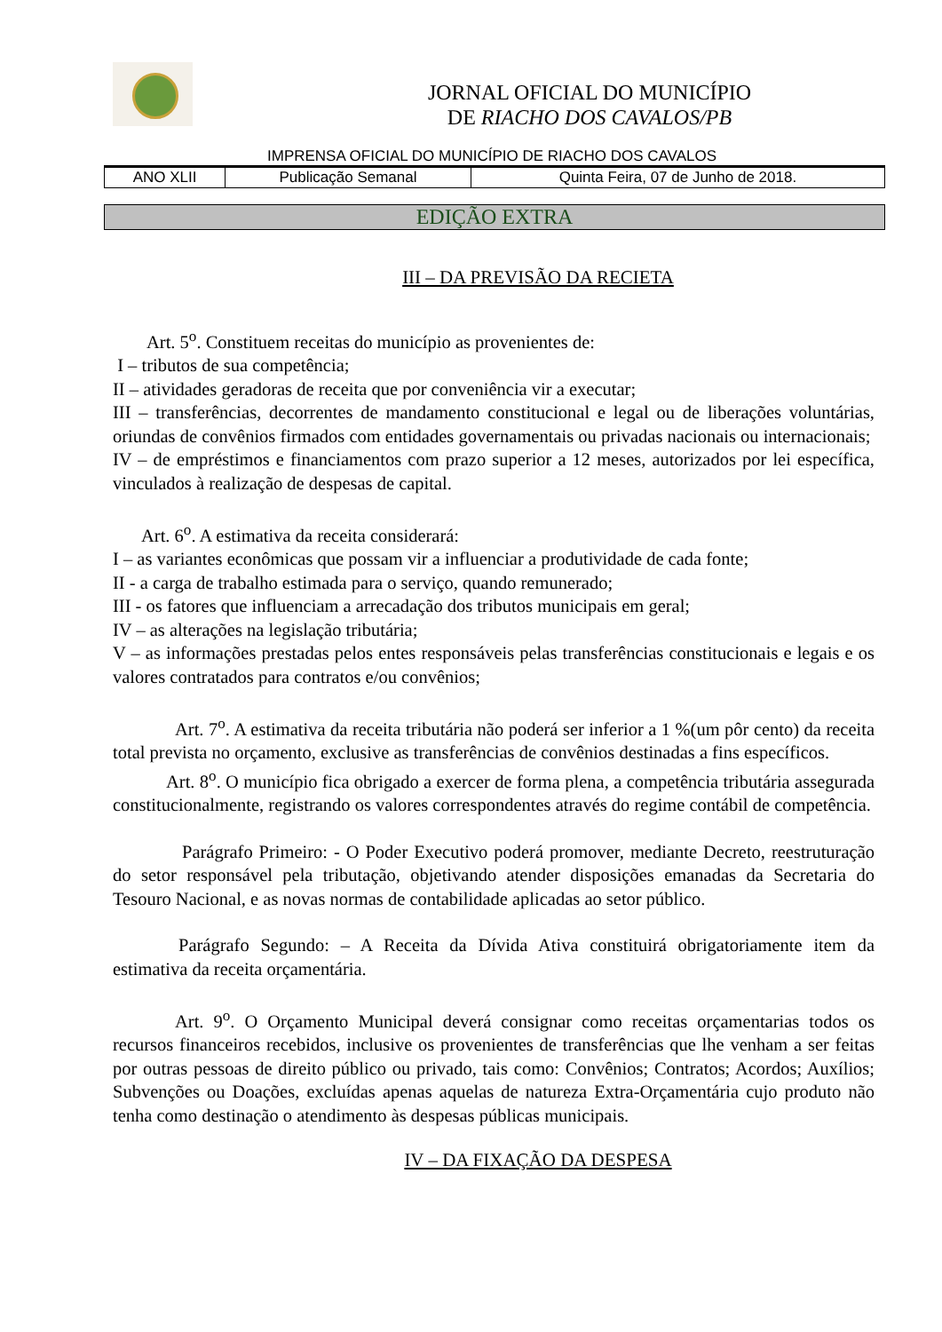JORNAL OFICIAL DO MUNICÍPIO
DE RIACHO DOS CAVALOS/PB
IMPRENSA OFICIAL DO MUNICÍPIO DE RIACHO DOS CAVALOS
| ANO XLII | Publicação Semanal | Quinta Feira, 07 de Junho de 2018. |
EDIÇÃO EXTRA
III – DA PREVISÃO DA RECIETA
Art. 5<sup>o</sup>. Constituem receitas do município as provenientes de:
I – tributos de sua competência;
II – atividades geradoras de receita que por conveniência vir a executar;
III – transferências, decorrentes de mandamento constitucional e legal ou de liberações voluntárias, oriundas de convênios firmados com entidades governamentais ou privadas nacionais ou internacionais;
IV – de empréstimos e financiamentos com prazo superior a 12 meses, autorizados por lei específica, vinculados à realização de despesas de capital.
Art. 6<sup>o</sup>. A estimativa da receita considerará:
I – as variantes econômicas que possam vir a influenciar a produtividade de cada fonte;
II - a carga de trabalho estimada para o serviço, quando remunerado;
III - os fatores que influenciam a arrecadação dos tributos municipais em geral;
IV – as alterações na legislação tributária;
V – as informações prestadas pelos entes responsáveis pelas transferências constitucionais e legais e os valores contratados para contratos e/ou convênios;
Art. 7<sup>o</sup>. A estimativa da receita tributária não poderá ser inferior a 1 %(um pôr cento) da receita total prevista no orçamento, exclusive as transferências de convênios destinadas a fins específicos.
Art. 8<sup>o</sup>. O município fica obrigado a exercer de forma plena, a competência tributária assegurada constitucionalmente, registrando os valores correspondentes através do regime contábil de competência.
Parágrafo Primeiro: - O Poder Executivo poderá promover, mediante Decreto, reestruturação do setor responsável pela tributação, objetivando atender disposições emanadas da Secretaria do Tesouro Nacional, e as novas normas de contabilidade aplicadas ao setor público.
Parágrafo Segundo: – A Receita da Dívida Ativa constituirá obrigatoriamente item da estimativa da receita orçamentária.
Art. 9<sup>o</sup>. O Orçamento Municipal deverá consignar como receitas orçamentarias todos os recursos financeiros recebidos, inclusive os provenientes de transferências que lhe venham a ser feitas por outras pessoas de direito público ou privado, tais como: Convênios; Contratos; Acordos; Auxílios; Subvenções ou Doações, excluídas apenas aquelas de natureza Extra-Orçamentária cujo produto não tenha como destinação o atendimento às despesas públicas municipais.
IV – DA FIXAÇÃO DA DESPESA